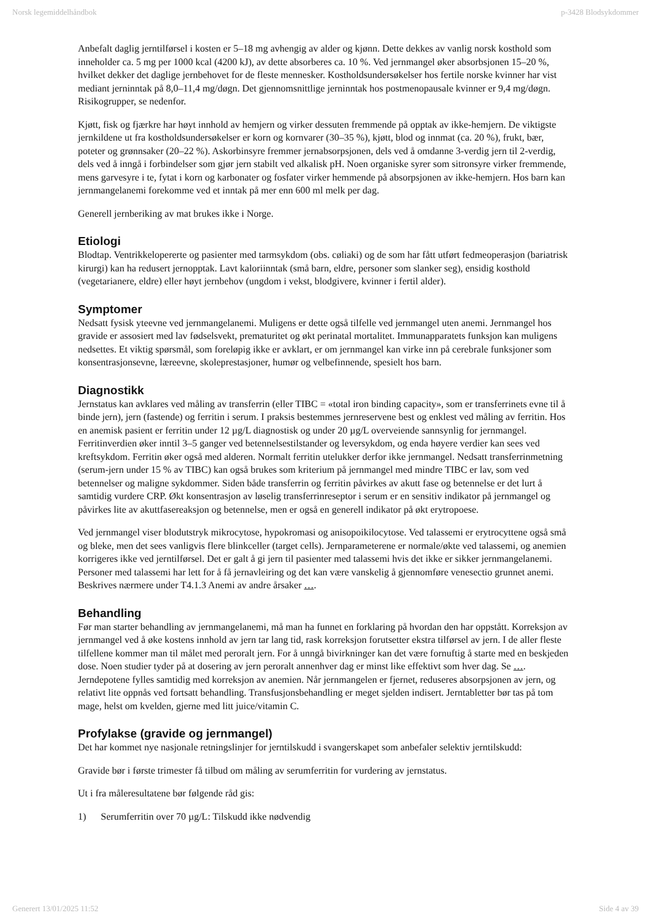Norsk legemiddelhåndbok p-3428 Blodsykdommer
Anbefalt daglig jerntilførsel i kosten er 5–18 mg avhengig av alder og kjønn. Dette dekkes av vanlig norsk kosthold som inneholder ca. 5 mg per 1000 kcal (4200 kJ), av dette absorberes ca. 10 %. Ved jernmangel øker absorbsjonen 15–20 %, hvilket dekker det daglige jernbehovet for de fleste mennesker. Kostholdsundersøkelser hos fertile norske kvinner har vist mediant jerninntak på 8,0–11,4 mg/døgn. Det gjennomsnittlige jerninntak hos postmenopausale kvinner er 9,4 mg/døgn. Risikogrupper, se nedenfor.
Kjøtt, fisk og fjærkre har høyt innhold av hemjern og virker dessuten fremmende på opptak av ikke-hemjern. De viktigste jernkildene ut fra kostholdsundersøkelser er korn og kornvarer (30–35 %), kjøtt, blod og innmat (ca. 20 %), frukt, bær, poteter og grønnsaker (20–22 %). Askorbinsyre fremmer jernabsorpsjonen, dels ved å omdanne 3-verdig jern til 2-verdig, dels ved å inngå i forbindelser som gjør jern stabilt ved alkalisk pH. Noen organiske syrer som sitronsyre virker fremmende, mens garvesyre i te, fytat i korn og karbonater og fosfater virker hemmende på absorpsjonen av ikke-hemjern. Hos barn kan jernmangelanemi forekomme ved et inntak på mer enn 600 ml melk per dag.
Generell jernberiking av mat brukes ikke i Norge.
Etiologi
Blodtap. Ventrikkelopererte og pasienter med tarmsykdom (obs. cøliaki) og de som har fått utført fedmeoperasjon (bariatrisk kirurgi) kan ha redusert jernopptak. Lavt kaloriinntak (små barn, eldre, personer som slanker seg), ensidig kosthold (vegetarianere, eldre) eller høyt jernbehov (ungdom i vekst, blodgivere, kvinner i fertil alder).
Symptomer
Nedsatt fysisk yteevne ved jernmangelanemi. Muligens er dette også tilfelle ved jernmangel uten anemi. Jernmangel hos gravide er assosiert med lav fødselsvekt, prematuritet og økt perinatal mortalitet. Immunapparatets funksjon kan muligens nedsettes. Et viktig spørsmål, som foreløpig ikke er avklart, er om jernmangel kan virke inn på cerebrale funksjoner som konsentrasjonsevne, læreevne, skoleprestasjoner, humør og velbefinnende, spesielt hos barn.
Diagnostikk
Jernstatus kan avklares ved måling av transferrin (eller TIBC = «total iron binding capacity», som er transferrinets evne til å binde jern), jern (fastende) og ferritin i serum. I praksis bestemmes jernreservene best og enklest ved måling av ferritin. Hos en anemisk pasient er ferritin under 12 µg/L diagnostisk og under 20 µg/L overveiende sannsynlig for jernmangel. Ferritinverdien øker inntil 3–5 ganger ved betennelsestilstander og leversykdom, og enda høyere verdier kan sees ved kreftsykdom. Ferritin øker også med alderen. Normalt ferritin utelukker derfor ikke jernmangel. Nedsatt transferrinmetning (serum-jern under 15 % av TIBC) kan også brukes som kriterium på jernmangel med mindre TIBC er lav, som ved betennelser og maligne sykdommer. Siden både transferrin og ferritin påvirkes av akutt fase og betennelse er det lurt å samtidig vurdere CRP. Økt konsentrasjon av løselig transferrinreseptor i serum er en sensitiv indikator på jernmangel og påvirkes lite av akuttfasereaksjon og betennelse, men er også en generell indikator på økt erytropoese.
Ved jernmangel viser blodutstryk mikrocytose, hypokromasi og anisopoikilocytose. Ved talassemi er erytrocyttene også små og bleke, men det sees vanligvis flere blinkceller (target cells). Jernparameterene er normale/økte ved talassemi, og anemien korrigeres ikke ved jerntilførsel. Det er galt å gi jern til pasienter med talassemi hvis det ikke er sikker jernmangelanemi. Personer med talassemi har lett for å få jernavleiring og det kan være vanskelig å gjennomføre venesectio grunnet anemi. Beskrives nærmere under T4.1.3 Anemi av andre årsaker ….
Behandling
Før man starter behandling av jernmangelanemi, må man ha funnet en forklaring på hvordan den har oppstått. Korreksjon av jernmangel ved å øke kostens innhold av jern tar lang tid, rask korreksjon forutsetter ekstra tilførsel av jern. I de aller fleste tilfellene kommer man til målet med peroralt jern. For å unngå bivirkninger kan det være fornuftig å starte med en beskjeden dose. Noen studier tyder på at dosering av jern peroralt annenhver dag er minst like effektivt som hver dag. Se …. Jerndepotene fylles samtidig med korreksjon av anemien. Når jernmangelen er fjernet, reduseres absorpsjonen av jern, og relativt lite oppnås ved fortsatt behandling. Transfusjonsbehandling er meget sjelden indisert. Jerntabletter bør tas på tom mage, helst om kvelden, gjerne med litt juice/vitamin C.
Profylakse (gravide og jernmangel)
Det har kommet nye nasjonale retningslinjer for jerntilskudd i svangerskapet som anbefaler selektiv jerntilskudd:
Gravide bør i første trimester få tilbud om måling av serumferritin for vurdering av jernstatus.
Ut i fra måleresultatene bør følgende råd gis:
1) Serumferritin over 70 µg/L: Tilskudd ikke nødvendig
Generert 13/01/2025 11:52 Side 4 av 39